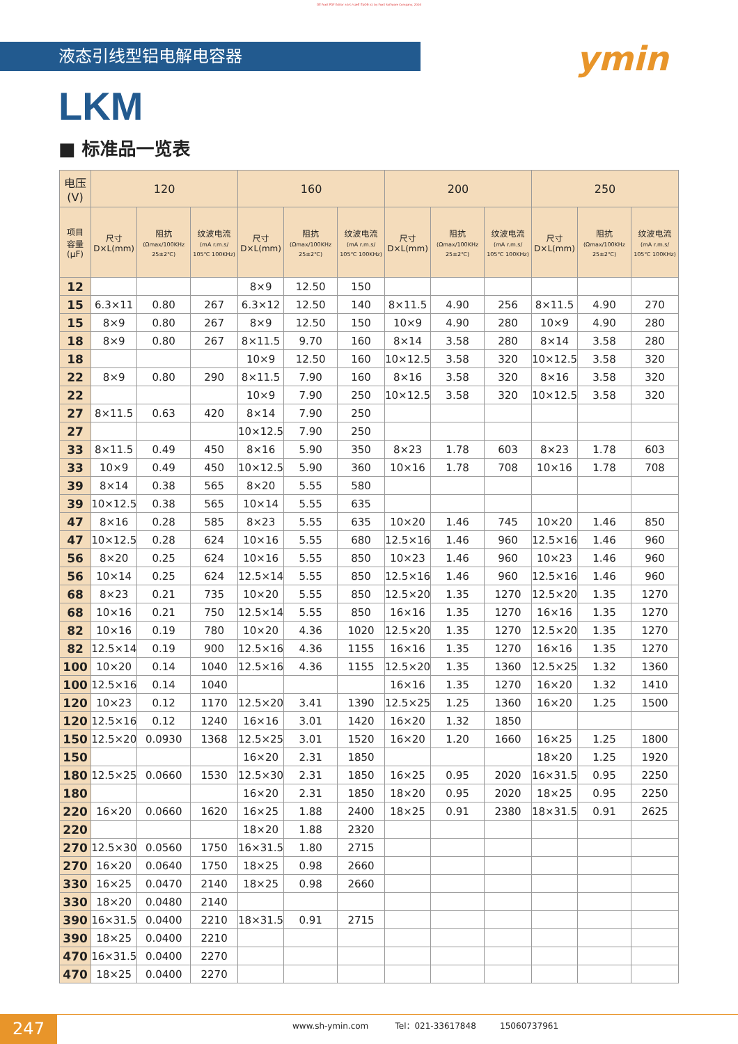ÕË Foxit PDF Editor ±à¼­ ¼æÈ¨ËùÓÐ (c) by Foxit Software Company, 2004
液态引线型铝电解电容器
ymin
LKM
■ 标准品一览表
| 电压(V) | 120 | | | 160 | | | 200 | | | 250 | | |
| --- | --- | --- | --- | --- | --- | --- | --- | --- | --- | --- | --- | --- |
| 项目 容量 (μF) | 尺寸 D×L(mm) | 阻抗 (Ωmax/100KHz 25±2℃) | 纹波电流 (mA r.m.s/ 105℃ 100KHz) | 尺寸 D×L(mm) | 阻抗 (Ωmax/100KHz 25±2℃) | 纹波电流 (mA r.m.s/ 105℃ 100KHz) | 尺寸 D×L(mm) | 阻抗 (Ωmax/100KHz 25±2℃) | 纹波电流 (mA r.m.s/ 105℃ 100KHz) | 尺寸 D×L(mm) | 阻抗 (Ωmax/100KHz 25±2℃) | 纹波电流 (mA r.m.s/ 105℃ 100KHz) |
| 12 | | | | 8×9 | 12.50 | 150 | | | | | | |
| 15 | 6.3×11 | 0.80 | 267 | 6.3×12 | 12.50 | 140 | 8×11.5 | 4.90 | 256 | 8×11.5 | 4.90 | 270 |
| 15 | 8×9 | 0.80 | 267 | 8×9 | 12.50 | 150 | 10×9 | 4.90 | 280 | 10×9 | 4.90 | 280 |
| 18 | 8×9 | 0.80 | 267 | 8×11.5 | 9.70 | 160 | 8×14 | 3.58 | 280 | 8×14 | 3.58 | 280 |
| 18 | | | | 10×9 | 12.50 | 160 | 10×12.5 | 3.58 | 320 | 10×12.5 | 3.58 | 320 |
| 22 | 8×9 | 0.80 | 290 | 8×11.5 | 7.90 | 160 | 8×16 | 3.58 | 320 | 8×16 | 3.58 | 320 |
| 22 | | | | 10×9 | 7.90 | 250 | 10×12.5 | 3.58 | 320 | 10×12.5 | 3.58 | 320 |
| 27 | 8×11.5 | 0.63 | 420 | 8×14 | 7.90 | 250 | | | | | | |
| 27 | | | | 10×12.5 | 7.90 | 250 | | | | | | |
| 33 | 8×11.5 | 0.49 | 450 | 8×16 | 5.90 | 350 | 8×23 | 1.78 | 603 | 8×23 | 1.78 | 603 |
| 33 | 10×9 | 0.49 | 450 | 10×12.5 | 5.90 | 360 | 10×16 | 1.78 | 708 | 10×16 | 1.78 | 708 |
| 39 | 8×14 | 0.38 | 565 | 8×20 | 5.55 | 580 | | | | | | |
| 39 | 10×12.5 | 0.38 | 565 | 10×14 | 5.55 | 635 | | | | | | |
| 47 | 8×16 | 0.28 | 585 | 8×23 | 5.55 | 635 | 10×20 | 1.46 | 745 | 10×20 | 1.46 | 850 |
| 47 | 10×12.5 | 0.28 | 624 | 10×16 | 5.55 | 680 | 12.5×16 | 1.46 | 960 | 12.5×16 | 1.46 | 960 |
| 56 | 8×20 | 0.25 | 624 | 10×16 | 5.55 | 850 | 10×23 | 1.46 | 960 | 10×23 | 1.46 | 960 |
| 56 | 10×14 | 0.25 | 624 | 12.5×14 | 5.55 | 850 | 12.5×16 | 1.46 | 960 | 12.5×16 | 1.46 | 960 |
| 68 | 8×23 | 0.21 | 735 | 10×20 | 5.55 | 850 | 12.5×20 | 1.35 | 1270 | 12.5×20 | 1.35 | 1270 |
| 68 | 10×16 | 0.21 | 750 | 12.5×14 | 5.55 | 850 | 16×16 | 1.35 | 1270 | 16×16 | 1.35 | 1270 |
| 82 | 10×16 | 0.19 | 780 | 10×20 | 4.36 | 1020 | 12.5×20 | 1.35 | 1270 | 12.5×20 | 1.35 | 1270 |
| 82 | 12.5×14 | 0.19 | 900 | 12.5×16 | 4.36 | 1155 | 16×16 | 1.35 | 1270 | 16×16 | 1.35 | 1270 |
| 100 | 10×20 | 0.14 | 1040 | 12.5×16 | 4.36 | 1155 | 12.5×20 | 1.35 | 1360 | 12.5×25 | 1.32 | 1360 |
| 100 | 12.5×16 | 0.14 | 1040 | | | | 16×16 | 1.35 | 1270 | 16×20 | 1.32 | 1410 |
| 120 | 10×23 | 0.12 | 1170 | 12.5×20 | 3.41 | 1390 | 12.5×25 | 1.25 | 1360 | 16×20 | 1.25 | 1500 |
| 120 | 12.5×16 | 0.12 | 1240 | 16×16 | 3.01 | 1420 | 16×20 | 1.32 | 1850 | | | |
| 150 | 12.5×20 | 0.0930 | 1368 | 12.5×25 | 3.01 | 1520 | 16×20 | 1.20 | 1660 | 16×25 | 1.25 | 1800 |
| 150 | | | | 16×20 | 2.31 | 1850 | | | | 18×20 | 1.25 | 1920 |
| 180 | 12.5×25 | 0.0660 | 1530 | 12.5×30 | 2.31 | 1850 | 16×25 | 0.95 | 2020 | 16×31.5 | 0.95 | 2250 |
| 180 | | | | 16×20 | 2.31 | 1850 | 18×20 | 0.95 | 2020 | 18×25 | 0.95 | 2250 |
| 220 | 16×20 | 0.0660 | 1620 | 16×25 | 1.88 | 2400 | 18×25 | 0.91 | 2380 | 18×31.5 | 0.91 | 2625 |
| 220 | | | | 18×20 | 1.88 | 2320 | | | | | | |
| 270 | 12.5×30 | 0.0560 | 1750 | 16×31.5 | 1.80 | 2715 | | | | | | |
| 270 | 16×20 | 0.0640 | 1750 | 18×25 | 0.98 | 2660 | | | | | | |
| 330 | 16×25 | 0.0470 | 2140 | 18×25 | 0.98 | 2660 | | | | | | |
| 330 | 18×20 | 0.0480 | 2140 | | | | | | | | | |
| 390 | 16×31.5 | 0.0400 | 2210 | 18×31.5 | 0.91 | 2715 | | | | | | |
| 390 | 18×25 | 0.0400 | 2210 | | | | | | | | | |
| 470 | 16×31.5 | 0.0400 | 2270 | | | | | | | | | |
| 470 | 18×25 | 0.0400 | 2270 | | | | | | | | | |
247
www.sh-ymin.com Tel：021-33617848 15060737961